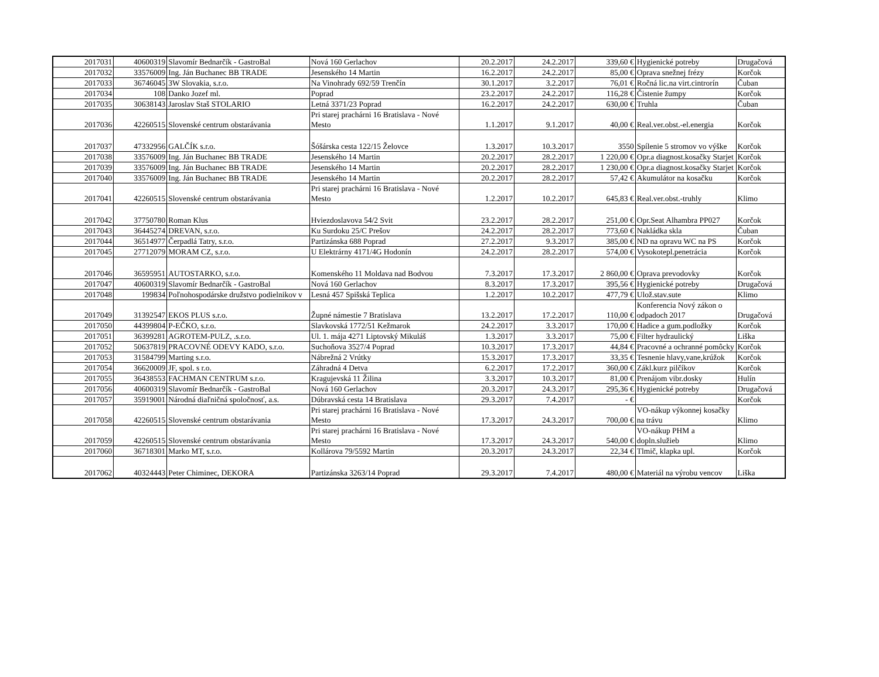| 2017031 | 40600319 | Slavomír Bednarčík - GastroBal | Nová 160 Gerlachov | 20.2.2017 | 24.2.2017 | 339,60 € | Hygienické potreby | Drugačová |
| 2017032 | 33576009 | Ing. Ján Buchanec BB TRADE | Jesenského 14 Martin | 16.2.2017 | 24.2.2017 | 85,00 € | Oprava snežnej frézy | Korčok |
| 2017033 | 36746045 | 3W Slovakia, s.r.o. | Na Vinohrady 692/59 Trenčín | 30.1.2017 | 3.2.2017 | 76,01 € | Ročná lic.na virt.cintrorín | Čuban |
| 2017034 | 108 | Danko Jozef ml. | Poprad | 23.2.2017 | 24.2.2017 | 116,28 € | Čistenie žumpy | Korčok |
| 2017035 | 30638143 | Jaroslav Staš STOLARIO | Letná 3371/23 Poprad | 16.2.2017 | 24.2.2017 | 630,00 € | Truhla | Čuban |
| 2017036 | 42260515 | Slovenské centrum obstarávania | Pri starej prachárni 16 Bratislava - Nové Mesto | 1.1.2017 | 9.1.2017 | 40,00 € | Real.ver.obst.-el.energia | Korčok |
| 2017037 | 47332956 | GALČÍK s.r.o. | Šóšárska cesta 122/15 Želovce | 1.3.2017 | 10.3.2017 | 3550 | Spílenie 5 stromov vo výške | Korčok |
| 2017038 | 33576009 | Ing. Ján Buchanec BB TRADE | Jesenského 14 Martin | 20.2.2017 | 28.2.2017 | 1 220,00 € | Opr.a diagnost.kosačky Starjet | Korčok |
| 2017039 | 33576009 | Ing. Ján Buchanec BB TRADE | Jesenského 14 Martin | 20.2.2017 | 28.2.2017 | 1 230,00 € | Opr.a diagnost.kosačky Starjet | Korčok |
| 2017040 | 33576009 | Ing. Ján Buchanec BB TRADE | Jesenského 14 Martin | 20.2.2017 | 28.2.2017 | 57,42 € | Akumulátor na kosačku | Korčok |
| 2017041 | 42260515 | Slovenské centrum obstarávania | Pri starej prachárni 16 Bratislava - Nové Mesto | 1.2.2017 | 10.2.2017 | 645,83 € | Real.ver.obst.-truhly | Klimo |
| 2017042 | 37750780 | Roman Klus | Hviezdoslavova 54/2 Svit | 23.2.2017 | 28.2.2017 | 251,00 € | Opr.Seat Alhambra PP027 | Korčok |
| 2017043 | 36445274 | DREVAN, s.r.o. | Ku Surdoku 25/C Prešov | 24.2.2017 | 28.2.2017 | 773,60 € | Nakládka skla | Čuban |
| 2017044 | 36514977 | Čerpadlá Tatry, s.r.o. | Partizánska 688 Poprad | 27.2.2017 | 9.3.2017 | 385,00 € | ND na opravu WC na PS | Korčok |
| 2017045 | 27712079 | MORAM CZ, s.r.o. | U Elektrárny 4171/4G Hodonín | 24.2.2017 | 28.2.2017 | 574,00 € | Vysokotepl.penetrácia | Korčok |
| 2017046 | 36595951 | AUTOSTARKO, s.r.o. | Komenského 11 Moldava nad Bodvou | 7.3.2017 | 17.3.2017 | 2 860,00 € | Oprava prevodovky | Korčok |
| 2017047 | 40600319 | Slavomír Bednarčík - GastroBal | Nová 160 Gerlachov | 8.3.2017 | 17.3.2017 | 395,56 € | Hygienické potreby | Drugačová |
| 2017048 | 199834 | Poľnohospodárske družstvo podielnikov v | Lesná 457 Spišská Teplica | 1.2.2017 | 10.2.2017 | 477,79 € | Ulož.stav.sute | Klimo |
| 2017049 | 31392547 | EKOS PLUS s.r.o. | Župné námestie 7 Bratislava | 13.2.2017 | 17.2.2017 | 110,00 € | Konferencia Nový zákon o odpadoch 2017 | Drugačová |
| 2017050 | 44399804 | P-EČKO, s.r.o. | Slavkovská 1772/51 Kežmarok | 24.2.2017 | 3.3.2017 | 170,00 € | Hadice a gum.podložky | Korčok |
| 2017051 | 36399281 | AGROTEM-PULZ, .s.r.o. | Ul. 1. mája 4271 Liptovský Mikuláš | 1.3.2017 | 3.3.2017 | 75,00 € | Filter hydraulický | Liška |
| 2017052 | 50637819 | PRACOVNÉ ODEVY KADO, s.r.o. | Suchoňova 3527/4 Poprad | 10.3.2017 | 17.3.2017 | 44,84 € | Pracovné a ochranné pomôcky | Korčok |
| 2017053 | 31584799 | Marting s.r.o. | Nábrežná 2 Vrútky | 15.3.2017 | 17.3.2017 | 33,35 € | Tesnenie hlavy,vane,krúžok | Korčok |
| 2017054 | 36620009 | JF, spol. s r.o. | Záhradná 4 Detva | 6.2.2017 | 17.2.2017 | 360,00 € | Zákl.kurz pilčíkov | Korčok |
| 2017055 | 36438553 | FACHMAN CENTRUM s.r.o. | Kragujevská 11 Žilina | 3.3.2017 | 10.3.2017 | 81,00 € | Prenájom vibr.dosky | Hulín |
| 2017056 | 40600319 | Slavomír Bednarčík - GastroBal | Nová 160 Gerlachov | 20.3.2017 | 24.3.2017 | 295,36 € | Hygienické potreby | Drugačová |
| 2017057 | 35919001 | Národná diaľničná spoločnosť, a.s. | Dúbravská cesta 14 Bratislava | 29.3.2017 | 7.4.2017 | - € | | Korčok |
| 2017058 | 42260515 | Slovenské centrum obstarávania | Pri starej prachárni 16 Bratislava - Nové Mesto | 17.3.2017 | 24.3.2017 | 700,00 € | VO-nákup výkonnej kosačky na trávu | Klimo |
| 2017059 | 42260515 | Slovenské centrum obstarávania | Pri starej prachárni 16 Bratislava - Nové Mesto | 17.3.2017 | 24.3.2017 | 540,00 € | VO-nákup PHM a dopln.služieb | Klimo |
| 2017060 | 36718301 | Marko MT, s.r.o. | Kollárova 79/5592 Martin | 20.3.2017 | 24.3.2017 | 22,34 € | Tlmič, klapka upl. | Korčok |
| 2017062 | 40324443 | Peter Chiminec, DEKORA | Partizánska 3263/14 Poprad | 29.3.2017 | 7.4.2017 | 480,00 € | Materiál na výrobu vencov | Liška |